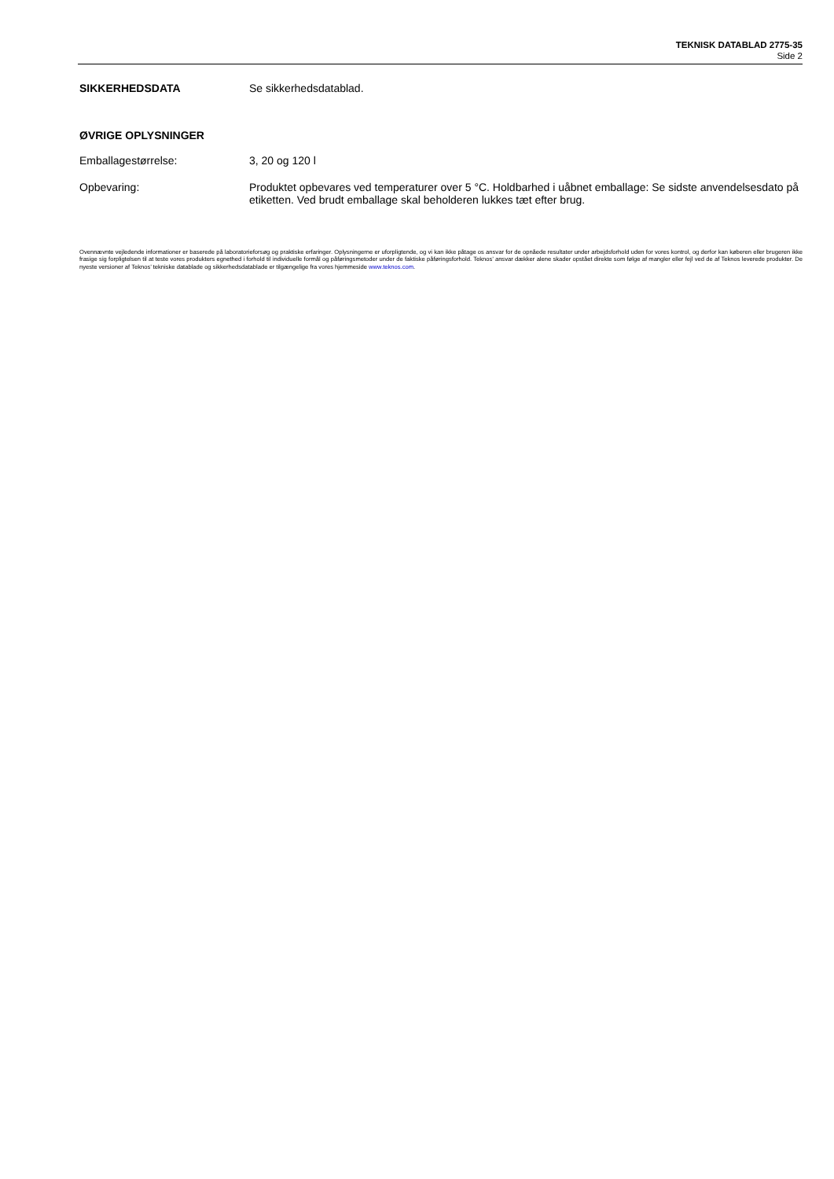TEKNISK DATABLAD 2775-35
Side 2
SIKKERHEDSDATA Se sikkerhedsdatablad.
ØVRIGE OPLYSNINGER
Emballagestørrelse: 3, 20 og 120 l
Opbevaring: Produktet opbevares ved temperaturer over 5 °C. Holdbarhed i uåbnet emballage: Se sidste anvendelsesdato på etiketten. Ved brudt emballage skal beholderen lukkes tæt efter brug.
Ovennævnte vejledende informationer er baserede på laboratorieforsøg og praktiske erfaringer. Oplysningerne er uforpligtende, og vi kan ikke påtage os ansvar for de opnåede resultater under arbejdsforhold uden for vores kontrol, og derfor kan køberen eller brugeren ikke frasige sig forpligtelsen til at teste vores produkters egnethed i forhold til individuelle formål og påføringsmetoder under de faktiske påføringsforhold. Teknos’ ansvar dækker alene skader opstået direkte som følge af mangler eller fejl ved de af Teknos leverede produkter. De nyeste versioner af Teknos’ tekniske datablade og sikkerhedsdatablade er tilgængelige fra vores hjemmeside www.teknos.com.